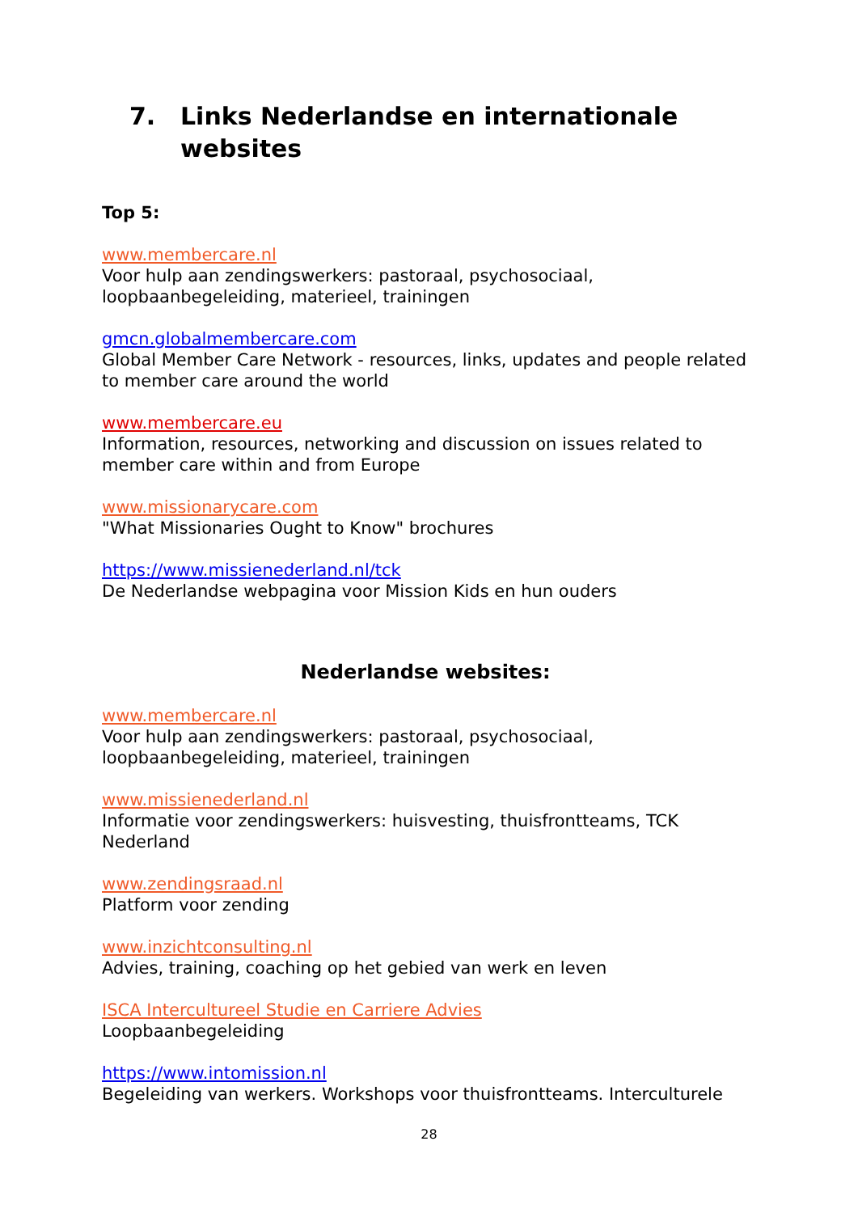7. Links Nederlandse en internationale
websites
Top 5:
www.membercare.nl
Voor hulp aan zendingswerkers: pastoraal, psychosociaal, loopbaanbegeleiding, materieel, trainingen
gmcn.globalmembercare.com
Global Member Care Network - resources, links, updates and people related to member care around the world
www.membercare.eu
Information, resources, networking and discussion on issues related to member care within and from Europe
www.missionarycare.com
"What Missionaries Ought to Know" brochures
https://www.missienederland.nl/tck
De Nederlandse webpagina voor Mission Kids en hun ouders
Nederlandse websites:
www.membercare.nl
Voor hulp aan zendingswerkers: pastoraal, psychosociaal, loopbaanbegeleiding, materieel, trainingen
www.missienederland.nl
Informatie voor zendingswerkers: huisvesting, thuisfrontteams, TCK Nederland
www.zendingsraad.nl
Platform voor zending
www.inzichtconsulting.nl
Advies, training, coaching op het gebied van werk en leven
ISCA Intercultureel Studie en Carriere Advies
Loopbaanbegeleiding
https://www.intomission.nl
Begeleiding van werkers. Workshops voor thuisfrontteams. Interculturele
28